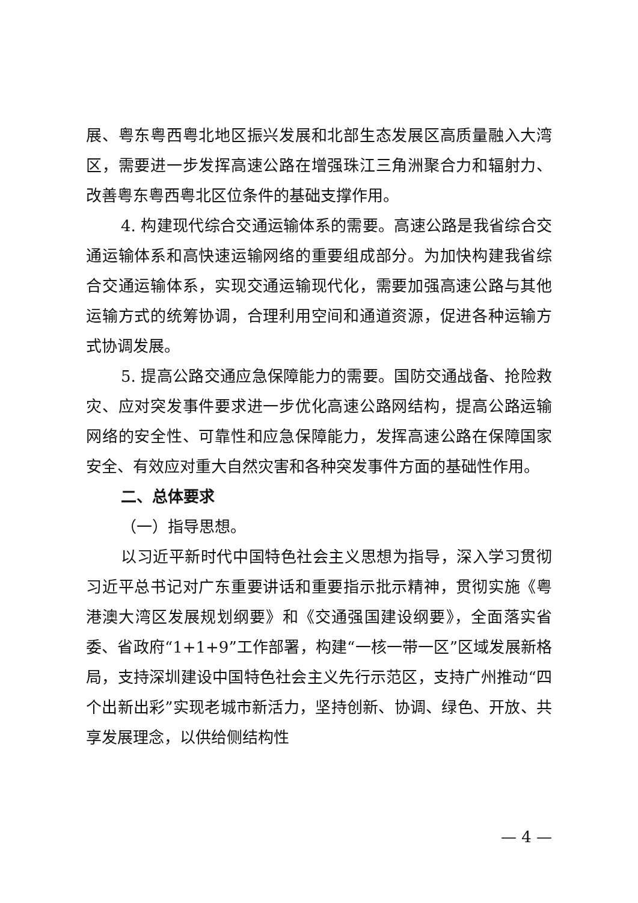展、粤东粤西粤北地区振兴发展和北部生态发展区高质量融入大湾区，需要进一步发挥高速公路在增强珠江三角洲聚合力和辐射力、改善粤东粤西粤北区位条件的基础支撑作用。
4. 构建现代综合交通运输体系的需要。高速公路是我省综合交通运输体系和高快速运输网络的重要组成部分。为加快构建我省综合交通运输体系，实现交通运输现代化，需要加强高速公路与其他运输方式的统筹协调，合理利用空间和通道资源，促进各种运输方式协调发展。
5. 提高公路交通应急保障能力的需要。国防交通战备、抢险救灾、应对突发事件要求进一步优化高速公路网结构，提高公路运输网络的安全性、可靠性和应急保障能力，发挥高速公路在保障国家安全、有效应对重大自然灾害和各种突发事件方面的基础性作用。
二、总体要求
（一）指导思想。
以习近平新时代中国特色社会主义思想为指导，深入学习贯彻习近平总书记对广东重要讲话和重要指示批示精神，贯彻实施《粤港澳大湾区发展规划纲要》和《交通强国建设纲要》，全面落实省委、省政府“1+1+9”工作部署，构建“一核一带一区”区域发展新格局，支持深圳建设中国特色社会主义先行示范区，支持广州推动“四个出新出彩”实现老城市新活力，坚持创新、协调、绿色、开放、共享发展理念，以供给侧结构性
— 4 —